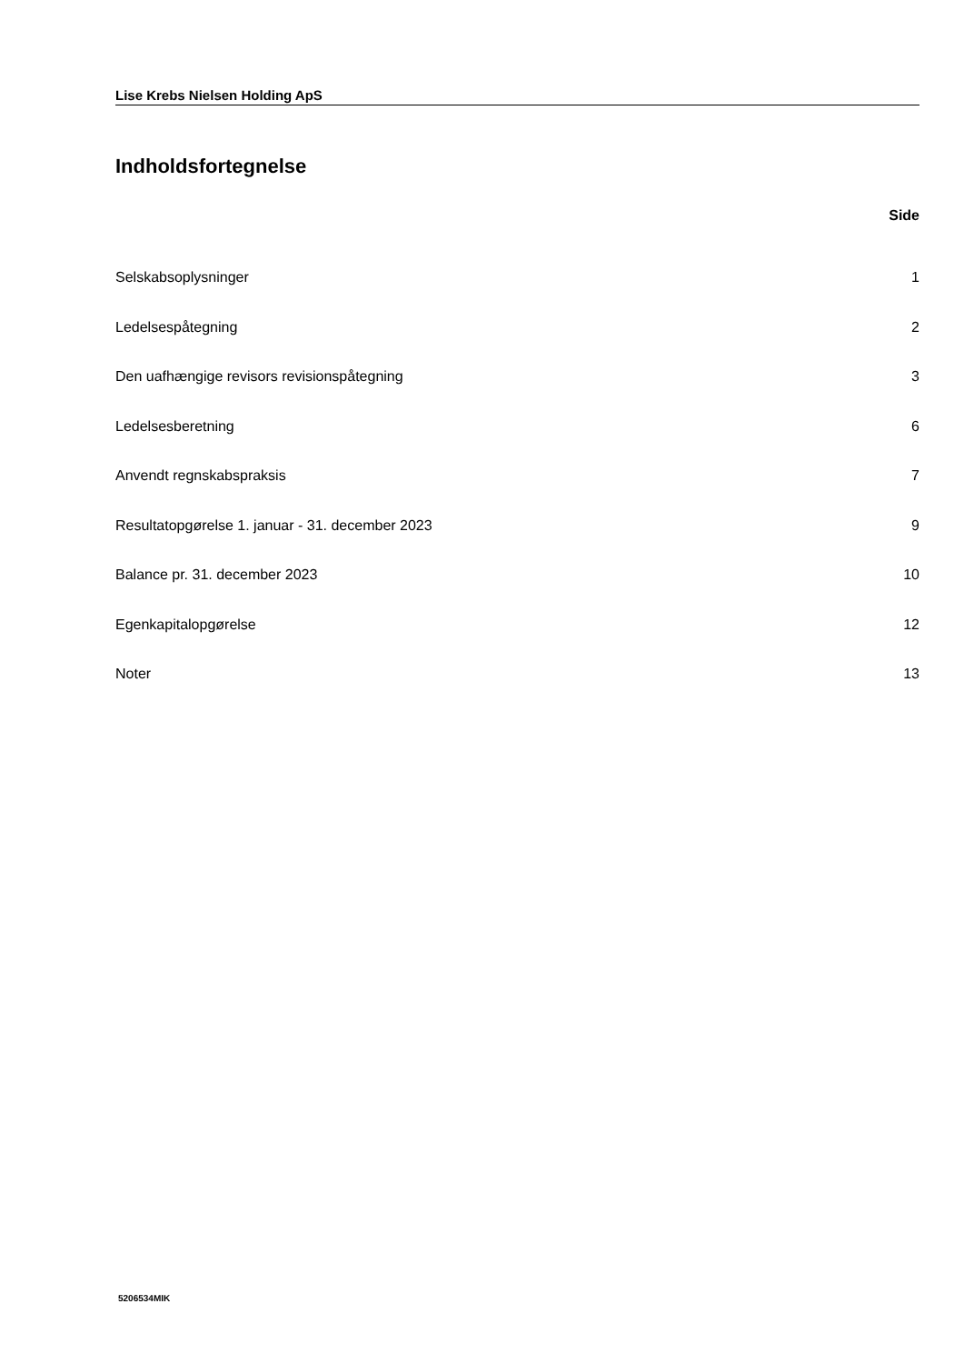Lise Krebs Nielsen Holding ApS
Indholdsfortegnelse
Side
| Selskabsoplysninger | 1 |
| Ledelsespåtegning | 2 |
| Den uafhængige revisors revisionspåtegning | 3 |
| Ledelsesberetning | 6 |
| Anvendt regnskabspraksis | 7 |
| Resultatopgørelse 1. januar - 31. december 2023 | 9 |
| Balance pr. 31. december 2023 | 10 |
| Egenkapitalopgørelse | 12 |
| Noter | 13 |
5206534MIK